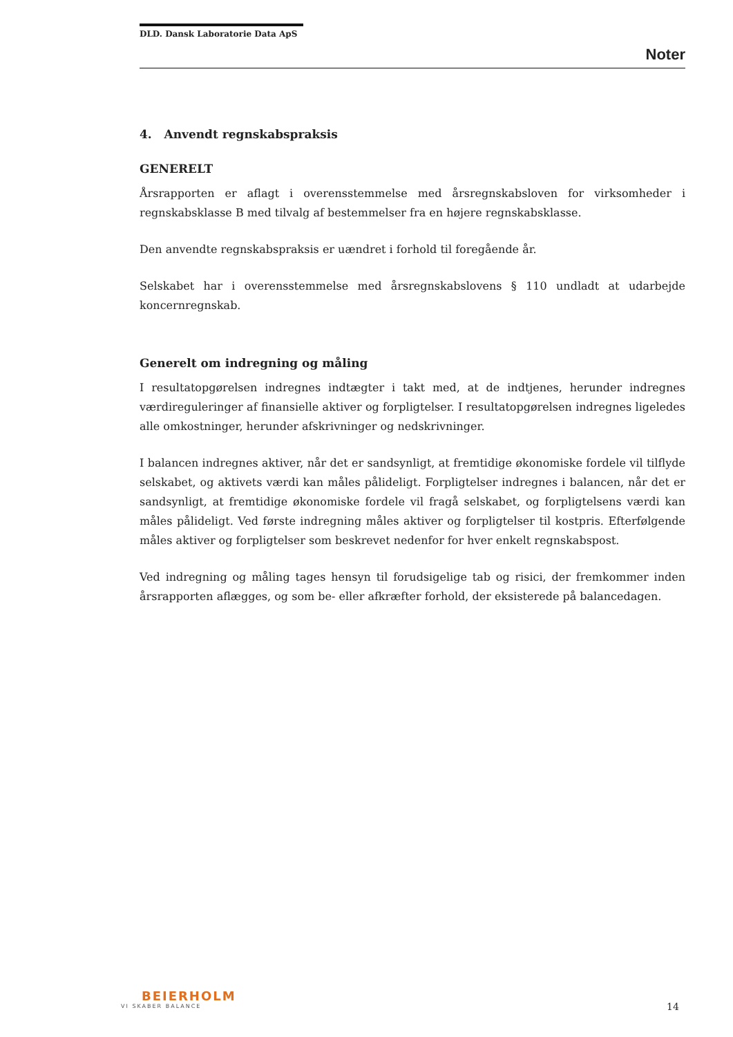DLD. Dansk Laboratorie Data ApS
Noter
4. Anvendt regnskabspraksis
GENERELT
Årsrapporten er aflagt i overensstemmelse med årsregnskabsloven for virksomheder i regnskabsklasse B med tilvalg af bestemmelser fra en højere regnskabsklasse.
Den anvendte regnskabspraksis er uændret i forhold til foregående år.
Selskabet har i overensstemmelse med årsregnskabslovens § 110 undladt at udarbejde koncernregnskab.
Generelt om indregning og måling
I resultatopgørelsen indregnes indtægter i takt med, at de indtjenes, herunder indregnes værdireguleringer af finansielle aktiver og forpligtelser. I resultatopgørelsen indregnes ligeledes alle omkostninger, herunder afskrivninger og nedskrivninger.
I balancen indregnes aktiver, når det er sandsynligt, at fremtidige økonomiske fordele vil tilflyde selskabet, og aktivets værdi kan måles pålideligt. Forpligtelser indregnes i balancen, når det er sandsynligt, at fremtidige økonomiske fordele vil fragå selskabet, og forpligtelsens værdi kan måles pålideligt. Ved første indregning måles aktiver og forpligtelser til kostpris. Efterfølgende måles aktiver og forpligtelser som beskrevet nedenfor for hver enkelt regnskabspost.
Ved indregning og måling tages hensyn til forudsigelige tab og risici, der fremkommer inden årsrapporten aflægges, og som be- eller afkræfter forhold, der eksisterede på balancedagen.
BEIERHOLM
VI SKABER BALANCE
14